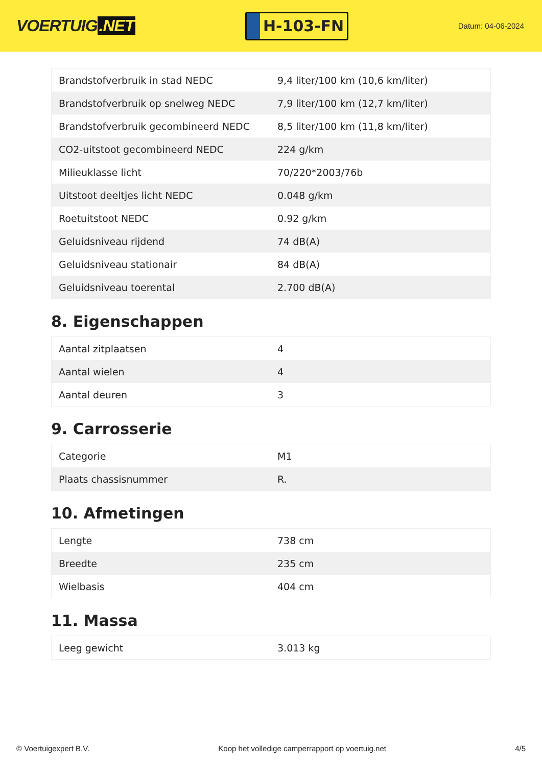VOERTUIG.NET
H-103-FN
Datum: 04-06-2024
| Brandstofverbruik in stad NEDC | 9,4 liter/100 km (10,6 km/liter) |
| Brandstofverbruik op snelweg NEDC | 7,9 liter/100 km (12,7 km/liter) |
| Brandstofverbruik gecombineerd NEDC | 8,5 liter/100 km (11,8 km/liter) |
| CO2-uitstoot gecombineerd NEDC | 224 g/km |
| Milieuklasse licht | 70/220*2003/76b |
| Uitstoot deeltjes licht NEDC | 0.048 g/km |
| Roetuitstoot NEDC | 0.92 g/km |
| Geluidsniveau rijdend | 74 dB(A) |
| Geluidsniveau stationair | 84 dB(A) |
| Geluidsniveau toerental | 2.700 dB(A) |
8. Eigenschappen
| Aantal zitplaatsen | 4 |
| Aantal wielen | 4 |
| Aantal deuren | 3 |
9. Carrosserie
| Categorie | M1 |
| Plaats chassisnummer | R. |
10. Afmetingen
| Lengte | 738 cm |
| Breedte | 235 cm |
| Wielbasis | 404 cm |
11. Massa
| Leeg gewicht | 3.013 kg |
© Voertuigexpert B.V. Koop het volledige camperrapport op voertuig.net 4/5